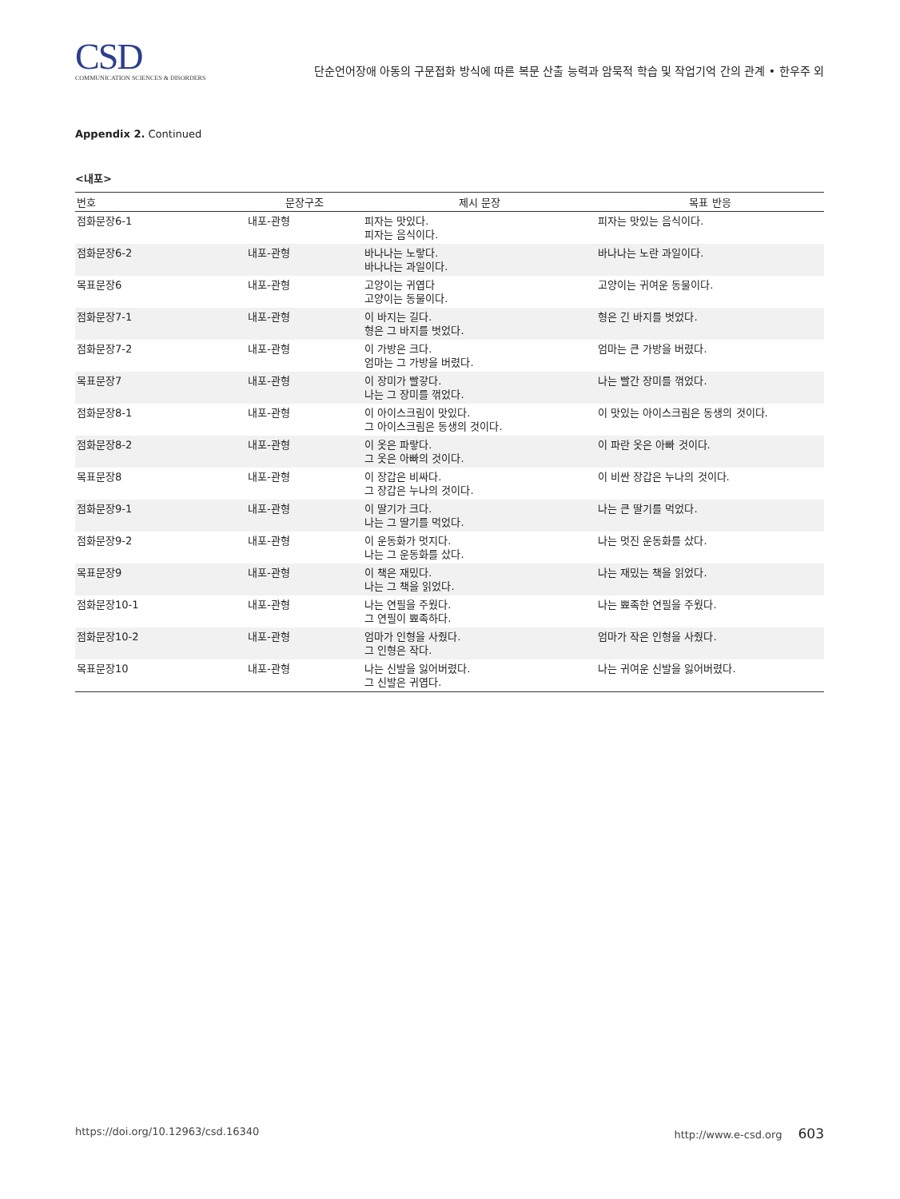CSD
COMMUNICATION SCIENCES & DISORDERS
단순언어장애 아동의 구문접화 방식에 따른 복문 산출 능력과 암묵적 학습 및 작업기억 간의 관계 • 한우주 외
Appendix 2. Continued
<내포>
| 번호 | 문장구조 | 제시 문장 | 목표 반응 |
| --- | --- | --- | --- |
| 점화문장6-1 | 내포-관형 | 피자는 맛있다. 피자는 음식이다. | 피자는 맛있는 음식이다. |
| 점화문장6-2 | 내포-관형 | 바나나는 노랗다. 바나나는 과일이다. | 바나나는 노란 과일이다. |
| 목표문장6 | 내포-관형 | 고양이는 귀엽다 고양이는 동물이다. | 고양이는 귀여운 동물이다. |
| 점화문장7-1 | 내포-관형 | 이 바지는 길다. 형은 그 바지를 벗었다. | 형은 긴 바지를 벗었다. |
| 점화문장7-2 | 내포-관형 | 이 가방은 크다. 엄마는 그 가방을 버렸다. | 엄마는 큰 가방을 버렸다. |
| 목표문장7 | 내포-관형 | 이 장미가 빨갛다. 나는 그 장미를 꺾었다. | 나는 빨간 장미를 꺾었다. |
| 점화문장8-1 | 내포-관형 | 이 아이스크림이 맛있다. 그 아이스크림은 동생의 것이다. | 이 맛있는 아이스크림은 동생의 것이다. |
| 점화문장8-2 | 내포-관형 | 이 옷은 파랗다. 그 옷은 아빠의 것이다. | 이 파란 옷은 아빠 것이다. |
| 목표문장8 | 내포-관형 | 이 장갑은 비싸다. 그 장갑은 누나의 것이다. | 이 비싼 장갑은 누나의 것이다. |
| 점화문장9-1 | 내포-관형 | 이 딸기가 크다. 나는 그 딸기를 먹었다. | 나는 큰 딸기를 먹었다. |
| 점화문장9-2 | 내포-관형 | 이 운동화가 멋지다. 나는 그 운동화를 샀다. | 나는 멋진 운동화를 샀다. |
| 목표문장9 | 내포-관형 | 이 책은 재밌다. 나는 그 책을 읽었다. | 나는 재밌는 책을 읽었다. |
| 점화문장10-1 | 내포-관형 | 나는 연필을 주웠다. 그 연필이 뾰족하다. | 나는 뾰족한 연필을 주웠다. |
| 점화문장10-2 | 내포-관형 | 엄마가 인형을 사줬다. 그 인형은 작다. | 엄마가 작은 인형을 사줬다. |
| 목표문장10 | 내포-관형 | 나는 신발을 잃어버렸다. 그 신발은 귀엽다. | 나는 귀여운 신발을 잃어버렸다. |
https://doi.org/10.12963/csd.16340 http://www.e-csd.org 603